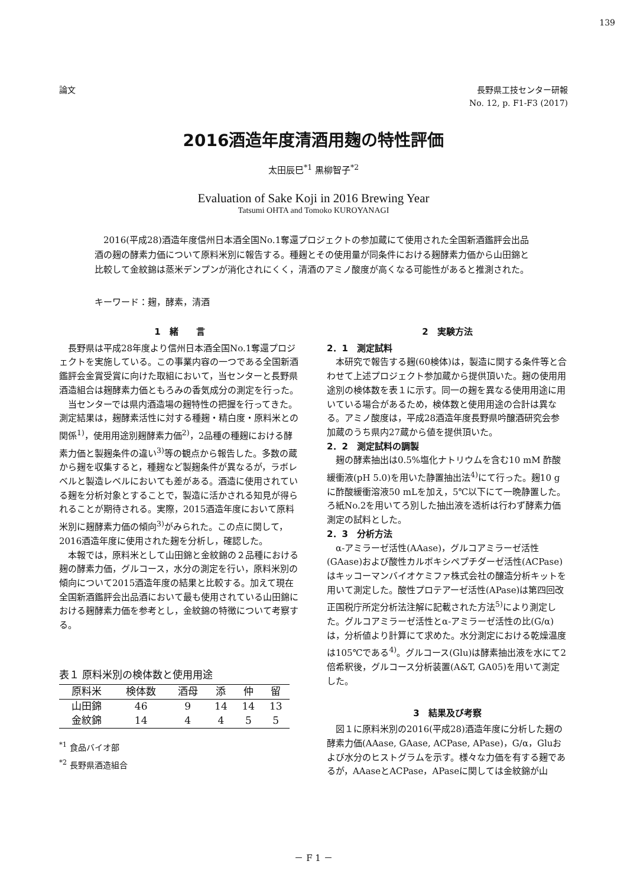139
論文 長野県工技センター研報
No. 12, p. F1-F3 (2017)
2016酒造年度清酒用麹の特性評価
太田辰巳<sup>*1</sup> 黒柳智子<sup>*2</sup>
Evaluation of Sake Koji in 2016 Brewing Year
Tatsumi OHTA and Tomoko KUROYANAGI
2016(平成28)酒造年度信州日本酒全国No.1奪還プロジェクトの参加蔵にて使用された全国新酒鑑評会出品酒の麹の酵素力価について原料米別に報告する。種麹とその使用量が同条件における麹酵素力価から山田錦と比較して金紋錦は蒸米デンプンが消化されにくく，清酒のアミノ酸度が高くなる可能性があると推測された。
キーワード：麹，酵素，清酒
1　緒　　言
長野県は平成28年度より信州日本酒全国No.1奪還プロジェクトを実施している。この事業内容の一つである全国新酒鑑評会金賞受賞に向けた取組において，当センターと長野県酒造組合は麹酵素力価ともろみの香気成分の測定を行った。
当センターでは県内酒造場の麹特性の把握を行ってきた。測定結果は，麹酵素活性に対する種麹・精白度・原料米との関係<sup>1)</sup>，使用用途別麹酵素力価<sup>2)</sup>，2品種の種麹における酵素力価と製麹条件の違い<sup>3)</sup>等の観点から報告した。多数の蔵から麹を収集すると，種麹など製麹条件が異なるが，ラボレベルと製造レベルにおいても差がある。酒造に使用されている麹を分析対象とすることで，製造に活かされる知見が得られることが期待される。実際，2015酒造年度において原料米別に麹酵素力価の傾向<sup>3)</sup>がみられた。この点に関して，2016酒造年度に使用された麹を分析し，確認した。
本報では，原料米として山田錦と金紋錦の２品種における麹の酵素力価，グルコース，水分の測定を行い，原料米別の傾向について2015酒造年度の結果と比較する。加えて現在全国新酒鑑評会出品酒において最も使用されている山田錦における麹酵素力価を参考とし，金紋錦の特徴について考察する。
表１ 原料米別の検体数と使用用途
| 原料米 | 検体数 | 酒母 | 添 | 仲 | 留 |
| --- | --- | --- | --- | --- | --- |
| 山田錦 | 46 | 9 | 14 | 14 | 13 |
| 金紋錦 | 14 | 4 | 4 | 5 | 5 |
<sup>*1</sup> 食品バイオ部
<sup>*2</sup> 長野県酒造組合
2　実験方法
2．1　測定試料
本研究で報告する麹(60検体)は，製造に関する条件等と合わせて上述プロジェクト参加蔵から提供頂いた。麹の使用用途別の検体数を表１に示す。同一の麹を異なる使用用途に用いている場合があるため，検体数と使用用途の合計は異なる。アミノ酸度は，平成28酒造年度長野県吟醸酒研究会参加蔵のうち県内27蔵から値を提供頂いた。
2．2　測定試料の調製
麹の酵素抽出は0.5%塩化ナトリウムを含む10 mM 酢酸緩衝液(pH 5.0)を用いた静置抽出法<sup>4)</sup>にて行った。麹10 gに酢酸緩衝溶液50 mLを加え，5℃以下にて一晩静置した。ろ紙No.2を用いてろ別した抽出液を透析は行わず酵素力価測定の試料とした。
2．3　分析方法
α-アミラーゼ活性(AAase)，グルコアミラーゼ活性(GAase)および酸性カルボキシペプチダーゼ活性(ACPase)はキッコーマンバイオケミファ株式会社の醸造分析キットを用いて測定した。酸性プロテアーゼ活性(APase)は第四回改正国税庁所定分析法注解に記載された方法<sup>5)</sup>により測定した。グルコアミラーゼ活性とα-アミラーゼ活性の比(G/α)は，分析値より計算にて求めた。水分測定における乾燥温度は105℃である<sup>4)</sup>。グルコース(Glu)は酵素抽出液を水にて2倍希釈後，グルコース分析装置(A&T, GA05)を用いて測定した。
3　結果及び考察
図１に原料米別の2016(平成28)酒造年度に分析した麹の酵素力価(AAase, GAase, ACPase, APase)，G/α，Gluおよび水分のヒストグラムを示す。様々な力価を有する麹であるが，AAaseとACPase，APaseに関しては金紋錦が山
－ F 1 －